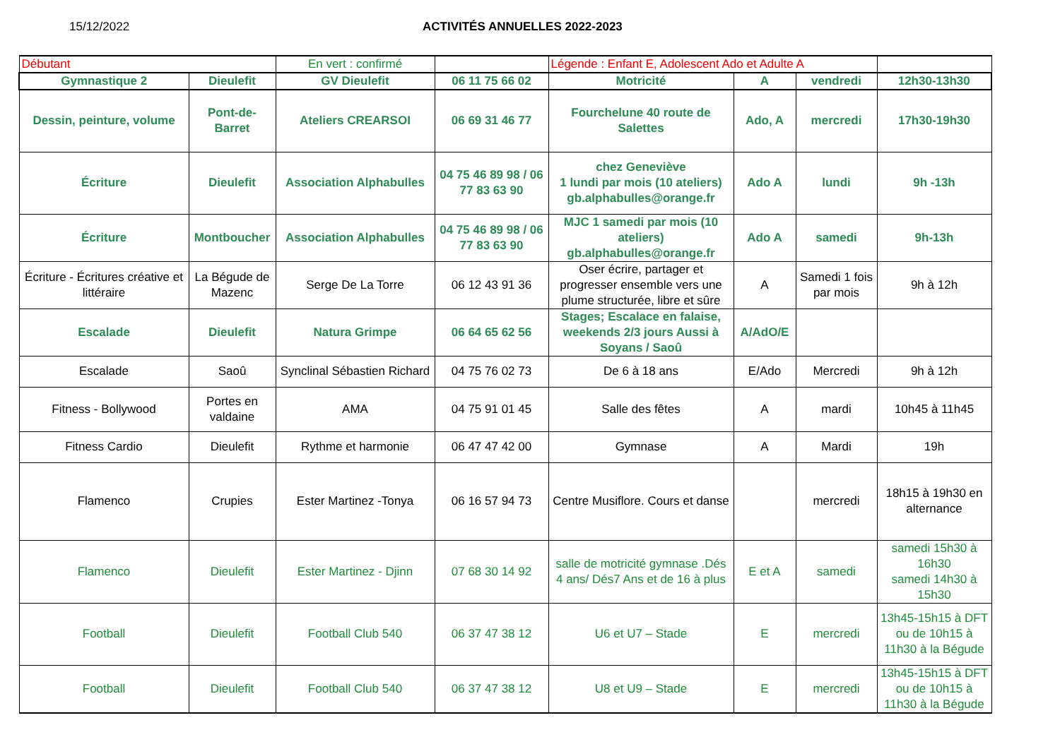15/12/2022 ACTIVITÉS ANNUELLES 2022-2023
| Débutant | | En vert : confirmé | | Légende : Enfant E, Adolescent Ado et Adulte A | | | |
| Gymnastique 2 | Dieulefit | GV Dieulefit | 06 11 75 66 02 | Motricité | A | vendredi | 12h30-13h30 |
| Dessin, peinture, volume | Pont-de-Barret | Ateliers CREARSOI | 06 69 31 46 77 | Fourchelune 40 route de Salettes | Ado, A | mercredi | 17h30-19h30 |
| Écriture | Dieulefit | Association Alphabulles | 04 75 46 89 98 / 06 77 83 63 90 | chez Geneviève 1 lundi par mois (10 ateliers) gb.alphabulles@orange.fr | Ado A | lundi | 9h -13h |
| Écriture | Montboucher | Association Alphabulles | 04 75 46 89 98 / 06 77 83 63 90 | MJC 1 samedi par mois (10 ateliers) gb.alphabulles@orange.fr | Ado A | samedi | 9h-13h |
| Écriture - Écritures créative et littéraire | La Bégude de Mazenc | Serge De La Torre | 06 12 43 91 36 | Oser écrire, partager et progresser ensemble vers une plume structurée, libre et sûre | A | Samedi 1 fois par mois | 9h à 12h |
| Escalade | Dieulefit | Natura Grimpe | 06 64 65 62 56 | Stages; Escalace en falaise, weekends 2/3 jours Aussi à Soyans / Saoû | A/AdO/E | | |
| Escalade | Saoû | Synclinal Sébastien Richard | 04 75 76 02 73 | De 6 à 18 ans | E/Ado | Mercredi | 9h à 12h |
| Fitness - Bollywood | Portes en valdaine | AMA | 04 75 91 01 45 | Salle des fêtes | A | mardi | 10h45 à 11h45 |
| Fitness Cardio | Dieulefit | Rythme et harmonie | 06 47 47 42 00 | Gymnase | A | Mardi | 19h |
| Flamenco | Crupies | Ester Martinez -Tonya | 06 16 57 94 73 | Centre Musiflore. Cours et danse | | mercredi | 18h15 à 19h30 en alternance |
| Flamenco | Dieulefit | Ester Martinez - Djinn | 07 68 30 14 92 | salle de motricité gymnase .Dés 4 ans/ Dés7 Ans et de 16 à plus | E et A | samedi | samedi 15h30 à 16h30 samedi 14h30 à 15h30 |
| Football | Dieulefit | Football Club 540 | 06 37 47 38 12 | U6 et U7 – Stade | E | mercredi | 13h45-15h15 à DFT ou de 10h15 à 11h30 à la Bégude |
| Football | Dieulefit | Football Club 540 | 06 37 47 38 12 | U8 et U9 – Stade | E | mercredi | 13h45-15h15 à DFT ou de 10h15 à 11h30 à la Bégude |